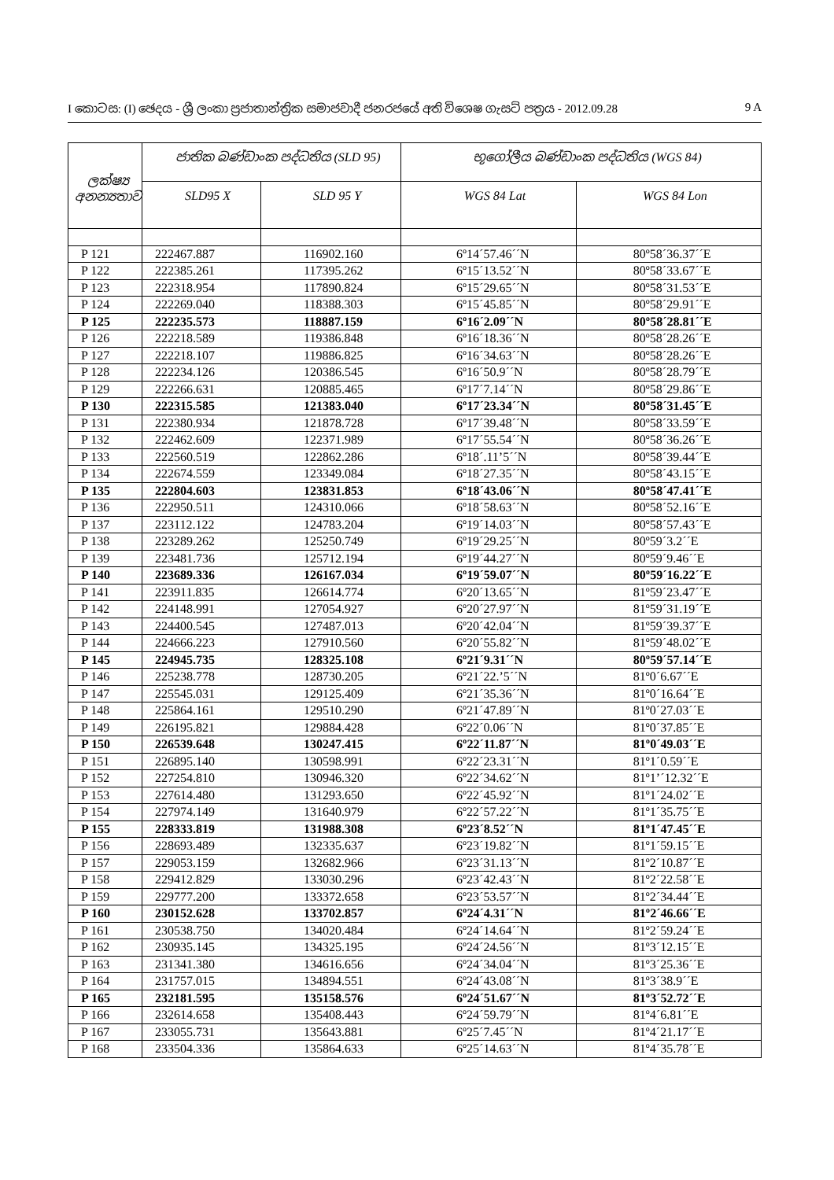I කොටස: (I) ඡෙදය - ශ්‍රී ලංකා ප්‍රජාතාන්ත්‍රික සමාජවාදී ජනරජයේ අති විශෙෂ ගැසට් පත්‍රය - 2012.09.28 9 A
| ලක්ෂ්‍ය අනන්‍යතාව | ජාතික බණ්ඩාංක පද්ධතිය (SLD 95) | | භූගෝලීය බණ්ඩාංක පද්ධතිය (WGS 84) | |
| --- | --- | --- | --- | --- |
| | SLD95 X | SLD 95 Y | WGS 84 Lat | WGS 84 Lon |
| P 121 | 222467.887 | 116902.160 | 6º14´57.46´´N | 80º58´36.37´´E |
| P 122 | 222385.261 | 117395.262 | 6º15´13.52´´N | 80º58´33.67´´E |
| P 123 | 222318.954 | 117890.824 | 6º15´29.65´´N | 80º58´31.53´´E |
| P 124 | 222269.040 | 118388.303 | 6º15´45.85´´N | 80º58´29.91´´E |
| P 125 | 222235.573 | 118887.159 | 6º16´2.09´´N | 80º58´28.81´´E |
| P 126 | 222218.589 | 119386.848 | 6º16´18.36´´N | 80º58´28.26´´E |
| P 127 | 222218.107 | 119886.825 | 6º16´34.63´´N | 80º58´28.26´´E |
| P 128 | 222234.126 | 120386.545 | 6º16´50.9´´N | 80º58´28.79´´E |
| P 129 | 222266.631 | 120885.465 | 6º17´7.14´´N | 80º58´29.86´´E |
| P 130 | 222315.585 | 121383.040 | 6º17´23.34´´N | 80º58´31.45´´E |
| P 131 | 222380.934 | 121878.728 | 6º17´39.48´´N | 80º58´33.59´´E |
| P 132 | 222462.609 | 122371.989 | 6º17´55.54´´N | 80º58´36.26´´E |
| P 133 | 222560.519 | 122862.286 | 6º18´.11’5´´N | 80º58´39.44´´E |
| P 134 | 222674.559 | 123349.084 | 6º18´27.35´´N | 80º58´43.15´´E |
| P 135 | 222804.603 | 123831.853 | 6º18´43.06´´N | 80º58´47.41´´E |
| P 136 | 222950.511 | 124310.066 | 6º18´58.63´´N | 80º58´52.16´´E |
| P 137 | 223112.122 | 124783.204 | 6º19´14.03´´N | 80º58´57.43´´E |
| P 138 | 223289.262 | 125250.749 | 6º19´29.25´´N | 80º59´3.2´´E |
| P 139 | 223481.736 | 125712.194 | 6º19´44.27´´N | 80º59´9.46´´E |
| P 140 | 223689.336 | 126167.034 | 6º19´59.07´´N | 80º59´16.22´´E |
| P 141 | 223911.835 | 126614.774 | 6º20´13.65´´N | 81º59´23.47´´E |
| P 142 | 224148.991 | 127054.927 | 6º20´27.97´´N | 81º59´31.19´´E |
| P 143 | 224400.545 | 127487.013 | 6º20´42.04´´N | 81º59´39.37´´E |
| P 144 | 224666.223 | 127910.560 | 6º20´55.82´´N | 81º59´48.02´´E |
| P 145 | 224945.735 | 128325.108 | 6º21´9.31´´N | 80º59´57.14´´E |
| P 146 | 225238.778 | 128730.205 | 6º21´22.’5´´N | 81º0´6.67´´E |
| P 147 | 225545.031 | 129125.409 | 6º21´35.36´´N | 81º0´16.64´´E |
| P 148 | 225864.161 | 129510.290 | 6º21´47.89´´N | 81º0´27.03´´E |
| P 149 | 226195.821 | 129884.428 | 6º22´0.06´´N | 81º0´37.85´´E |
| P 150 | 226539.648 | 130247.415 | 6º22´11.87´´N | 81º0´49.03´´E |
| P 151 | 226895.140 | 130598.991 | 6º22´23.31´´N | 81º1´0.59´´E |
| P 152 | 227254.810 | 130946.320 | 6º22´34.62´´N | 81º1’´12.32´´E |
| P 153 | 227614.480 | 131293.650 | 6º22´45.92´´N | 81º1´24.02´´E |
| P 154 | 227974.149 | 131640.979 | 6º22´57.22´´N | 81º1´35.75´´E |
| P 155 | 228333.819 | 131988.308 | 6º23´8.52´´N | 81º1´47.45´´E |
| P 156 | 228693.489 | 132335.637 | 6º23´19.82´´N | 81º1´59.15´´E |
| P 157 | 229053.159 | 132682.966 | 6º23´31.13´´N | 81º2´10.87´´E |
| P 158 | 229412.829 | 133030.296 | 6º23´42.43´´N | 81º2´22.58´´E |
| P 159 | 229777.200 | 133372.658 | 6º23´53.57´´N | 81º2´34.44´´E |
| P 160 | 230152.628 | 133702.857 | 6º24´4.31´´N | 81º2´46.66´´E |
| P 161 | 230538.750 | 134020.484 | 6º24´14.64´´N | 81º2´59.24´´E |
| P 162 | 230935.145 | 134325.195 | 6º24´24.56´´N | 81º3´12.15´´E |
| P 163 | 231341.380 | 134616.656 | 6º24´34.04´´N | 81º3´25.36´´E |
| P 164 | 231757.015 | 134894.551 | 6º24´43.08´´N | 81º3´38.9´´E |
| P 165 | 232181.595 | 135158.576 | 6º24´51.67´´N | 81º3´52.72´´E |
| P 166 | 232614.658 | 135408.443 | 6º24´59.79´´N | 81º4´6.81´´E |
| P 167 | 233055.731 | 135643.881 | 6º25´7.45´´N | 81º4´21.17´´E |
| P 168 | 233504.336 | 135864.633 | 6º25´14.63´´N | 81º4´35.78´´E |